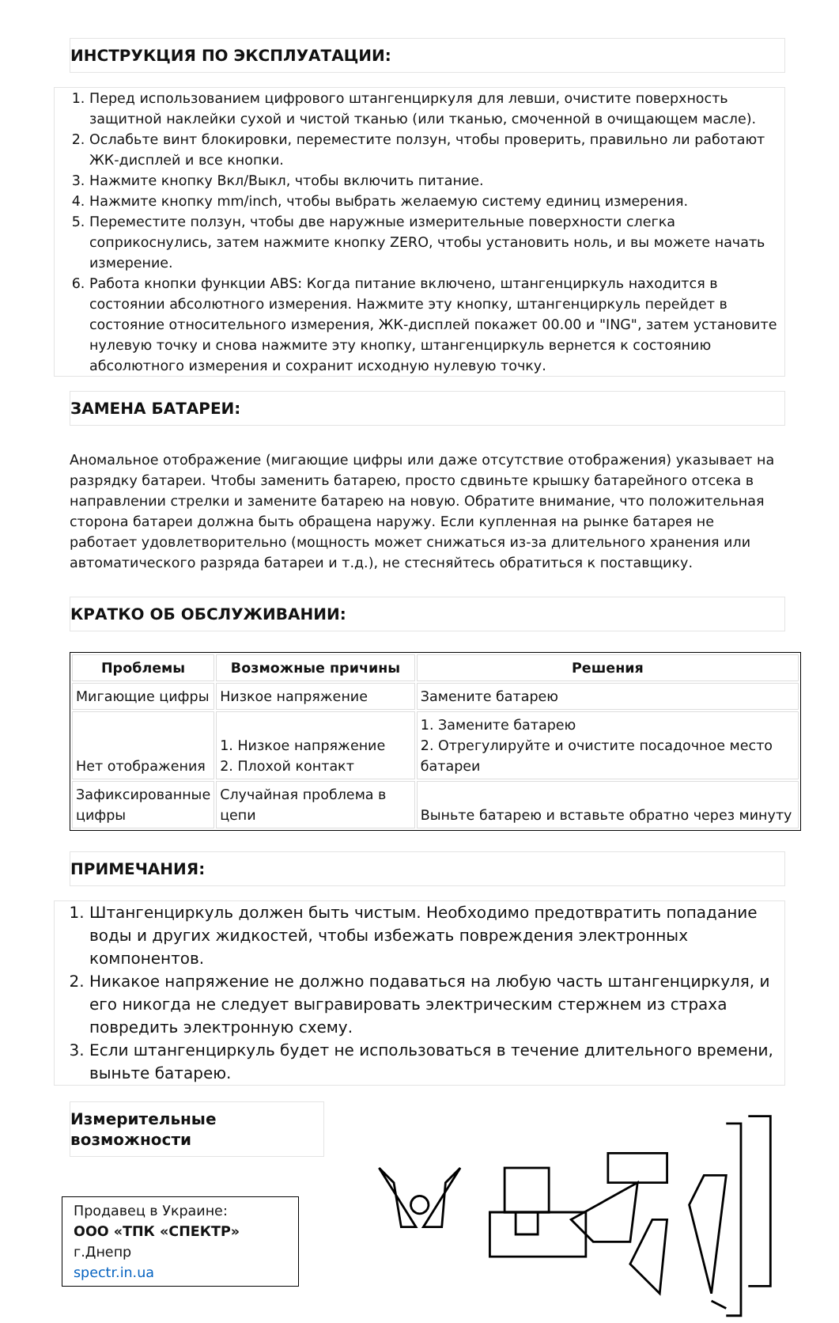ИНСТРУКЦИЯ ПО ЭКСПЛУАТАЦИИ:
1. Перед использованием цифрового штангенциркуля для левши, очистите поверхность защитной наклейки сухой и чистой тканью (или тканью, смоченной в очищающем масле).
2. Ослабьте винт блокировки, переместите ползун, чтобы проверить, правильно ли работают ЖК-дисплей и все кнопки.
3. Нажмите кнопку Вкл/Выкл, чтобы включить питание.
4. Нажмите кнопку mm/inch, чтобы выбрать желаемую систему единиц измерения.
5. Переместите ползун, чтобы две наружные измерительные поверхности слегка соприкоснулись, затем нажмите кнопку ZERO, чтобы установить ноль, и вы можете начать измерение.
6. Работа кнопки функции ABS: Когда питание включено, штангенциркуль находится в состоянии абсолютного измерения. Нажмите эту кнопку, штангенциркуль перейдет в состояние относительного измерения, ЖК-дисплей покажет 00.00 и "ING", затем установите нулевую точку и снова нажмите эту кнопку, штангенциркуль вернется к состоянию абсолютного измерения и сохранит исходную нулевую точку.
ЗАМЕНА БАТАРЕИ:
Аномальное отображение (мигающие цифры или даже отсутствие отображения) указывает на разрядку батареи. Чтобы заменить батарею, просто сдвиньте крышку батарейного отсека в направлении стрелки и замените батарею на новую. Обратите внимание, что положительная сторона батареи должна быть обращена наружу. Если купленная на рынке батарея не работает удовлетворительно (мощность может снижаться из-за длительного хранения или автоматического разряда батареи и т.д.), не стесняйтесь обратиться к поставщику.
КРАТКО ОБ ОБСЛУЖИВАНИИ:
| Проблемы | Возможные причины | Решения |
| --- | --- | --- |
| Мигающие цифры | Низкое напряжение | Замените батарею |
| Нет отображения | 1. Низкое напряжение 2. Плохой контакт | 1. Замените батарею 2. Отрегулируйте и очистите посадочное место батареи |
| Зафиксированные цифры | Случайная проблема в цепи | Выньте батарею и вставьте обратно через минуту |
ПРИМЕЧАНИЯ:
1. Штангенциркуль должен быть чистым. Необходимо предотвратить попадание воды и других жидкостей, чтобы избежать повреждения электронных компонентов.
2. Никакое напряжение не должно подаваться на любую часть штангенциркуля, и его никогда не следует выгравировать электрическим стержнем из страха повредить электронную схему.
3. Если штангенциркуль будет не использоваться в течение длительного времени, выньте батарею.
Измерительные возможности
Продавец в Украине:
ООО «ТПК «СПЕКТР»
г.Днепр
spectr.in.ua